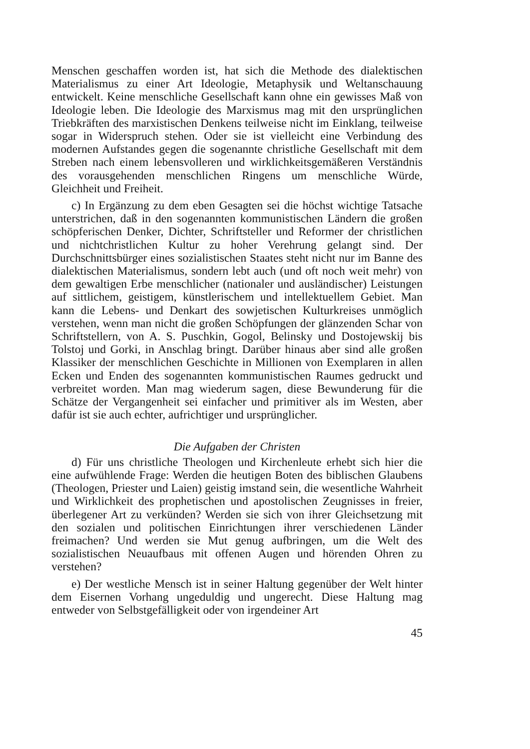Menschen geschaffen worden ist, hat sich die Methode des dialektischen Materialismus zu einer Art Ideologie, Metaphysik und Weltanschauung entwickelt. Keine menschliche Gesellschaft kann ohne ein gewisses Maß von Ideologie leben. Die Ideologie des Marxismus mag mit den ursprünglichen Triebkräften des marxistischen Denkens teilweise nicht im Einklang, teilweise sogar in Widerspruch stehen. Oder sie ist vielleicht eine Verbindung des modernen Aufstandes gegen die sogenannte christliche Gesellschaft mit dem Streben nach einem lebensvolleren und wirklichkeitsgemäßeren Verständnis des vorausgehenden menschlichen Ringens um menschliche Würde, Gleichheit und Freiheit.
c) In Ergänzung zu dem eben Gesagten sei die höchst wichtige Tatsache unterstrichen, daß in den sogenannten kommunistischen Ländern die großen schöpferischen Denker, Dichter, Schriftsteller und Reformer der christlichen und nichtchristlichen Kultur zu hoher Verehrung gelangt sind. Der Durchschnittsbürger eines sozialistischen Staates steht nicht nur im Banne des dialektischen Materialismus, sondern lebt auch (und oft noch weit mehr) von dem gewaltigen Erbe menschlicher (nationaler und ausländischer) Leistungen auf sittlichem, geistigem, künstlerischem und intellektuellem Gebiet. Man kann die Lebens- und Denkart des sowjetischen Kulturkreises unmöglich verstehen, wenn man nicht die großen Schöpfungen der glänzenden Schar von Schriftstellern, von A. S. Puschkin, Gogol, Belinsky und Dostojewskij bis Tolstoj und Gorki, in Anschlag bringt. Darüber hinaus aber sind alle großen Klassiker der menschlichen Geschichte in Millionen von Exemplaren in allen Ecken und Enden des sogenannten kommunistischen Raumes gedruckt und verbreitet worden. Man mag wiederum sagen, diese Bewunderung für die Schätze der Vergangenheit sei einfacher und primitiver als im Westen, aber dafür ist sie auch echter, aufrichtiger und ursprünglicher.
Die Aufgaben der Christen
d) Für uns christliche Theologen und Kirchenleute erhebt sich hier die eine aufwühlende Frage: Werden die heutigen Boten des biblischen Glaubens (Theologen, Priester und Laien) geistig imstand sein, die wesentliche Wahrheit und Wirklichkeit des prophetischen und apostolischen Zeugnisses in freier, überlegener Art zu verkünden? Werden sie sich von ihrer Gleichsetzung mit den sozialen und politischen Einrichtungen ihrer verschiedenen Länder freimachen? Und werden sie Mut genug aufbringen, um die Welt des sozialistischen Neuaufbaus mit offenen Augen und hörenden Ohren zu verstehen?
e) Der westliche Mensch ist in seiner Haltung gegenüber der Welt hinter dem Eisernen Vorhang ungeduldig und ungerecht. Diese Haltung mag entweder von Selbstgefälligkeit oder von irgendeiner Art
45